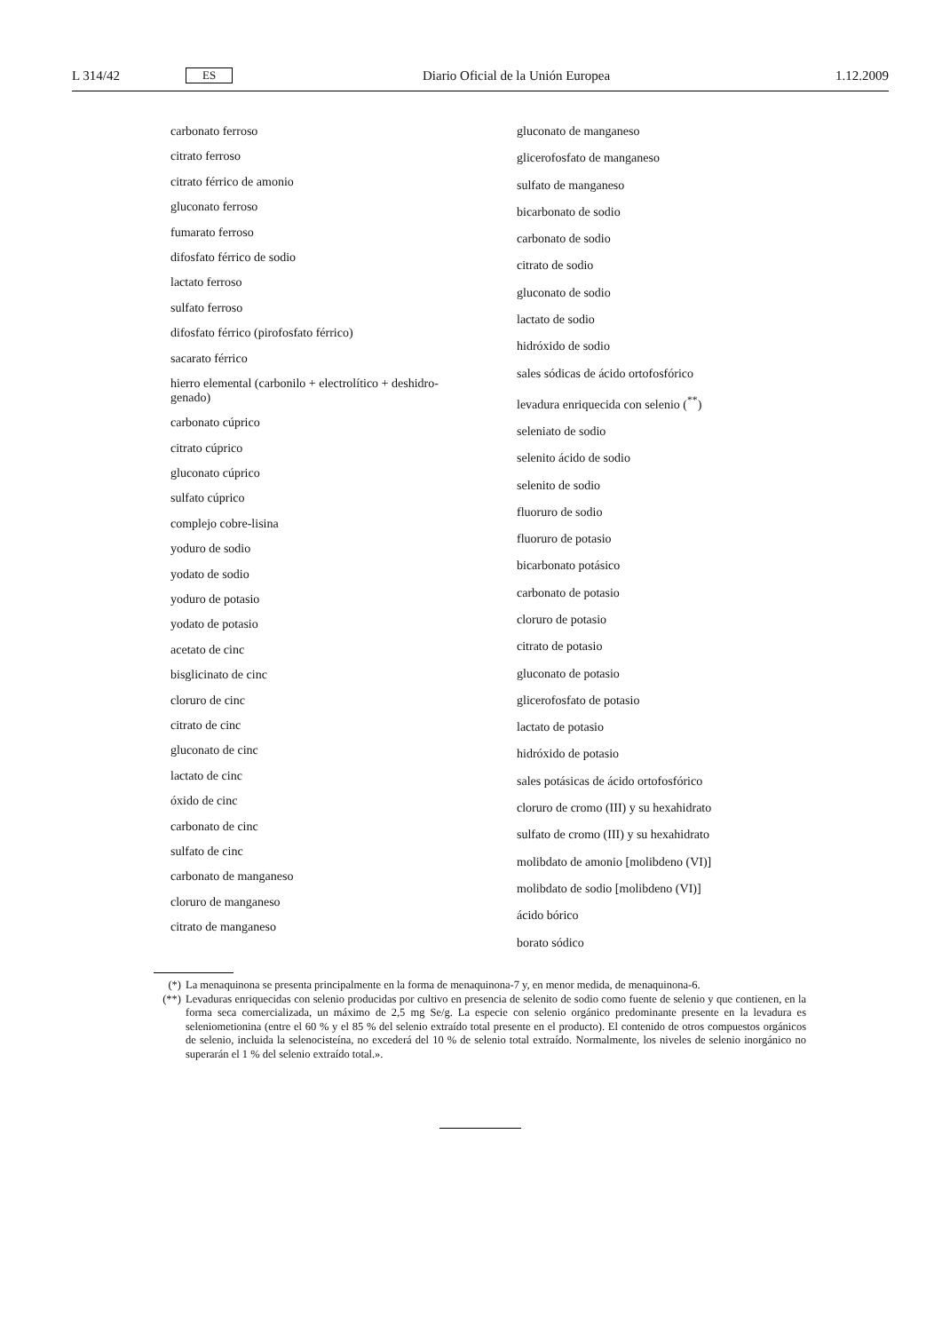L 314/42 ES Diario Oficial de la Unión Europea 1.12.2009
carbonato ferroso
citrato ferroso
citrato férrico de amonio
gluconato ferroso
fumarato ferroso
difosfato férrico de sodio
lactato ferroso
sulfato ferroso
difosfato férrico (pirofosfato férrico)
sacarato férrico
hierro elemental (carbonilo + electrolítico + deshidro-
genado)
carbonato cúprico
citrato cúprico
gluconato cúprico
sulfato cúprico
complejo cobre-lisina
yoduro de sodio
yodato de sodio
yoduro de potasio
yodato de potasio
acetato de cinc
bisglicinato de cinc
cloruro de cinc
citrato de cinc
gluconato de cinc
lactato de cinc
óxido de cinc
carbonato de cinc
sulfato de cinc
carbonato de manganeso
cloruro de manganeso
citrato de manganeso
gluconato de manganeso
glicerofosfato de manganeso
sulfato de manganeso
bicarbonato de sodio
carbonato de sodio
citrato de sodio
gluconato de sodio
lactato de sodio
hidróxido de sodio
sales sódicas de ácido ortofosfórico
levadura enriquecida con selenio (<sup>**</sup>)
seleniato de sodio
selenito ácido de sodio
selenito de sodio
fluoruro de sodio
fluoruro de potasio
bicarbonato potásico
carbonato de potasio
cloruro de potasio
citrato de potasio
gluconato de potasio
glicerofosfato de potasio
lactato de potasio
hidróxido de potasio
sales potásicas de ácido ortofosfórico
cloruro de cromo (III) y su hexahidrato
sulfato de cromo (III) y su hexahidrato
molibdato de amonio [molibdeno (VI)]
molibdato de sodio [molibdeno (VI)]
ácido bórico
borato sódico
(*) La menaquinona se presenta principalmente en la forma de menaquinona-7 y, en menor medida, de menaquinona-6.
(**) Levaduras enriquecidas con selenio producidas por cultivo en presencia de selenito de sodio como fuente de selenio y que contienen, en la forma seca comercializada, un máximo de 2,5 mg Se/g. La especie con selenio orgánico predominante presente en la levadura es seleniometionina (entre el 60 % y el 85 % del selenio extraído total presente en el producto). El contenido de otros compuestos orgánicos de selenio, incluida la selenocisteína, no excederá del 10 % de selenio total extraído. Normalmente, los niveles de selenio inorgánico no superarán el 1 % del selenio extraído total.».